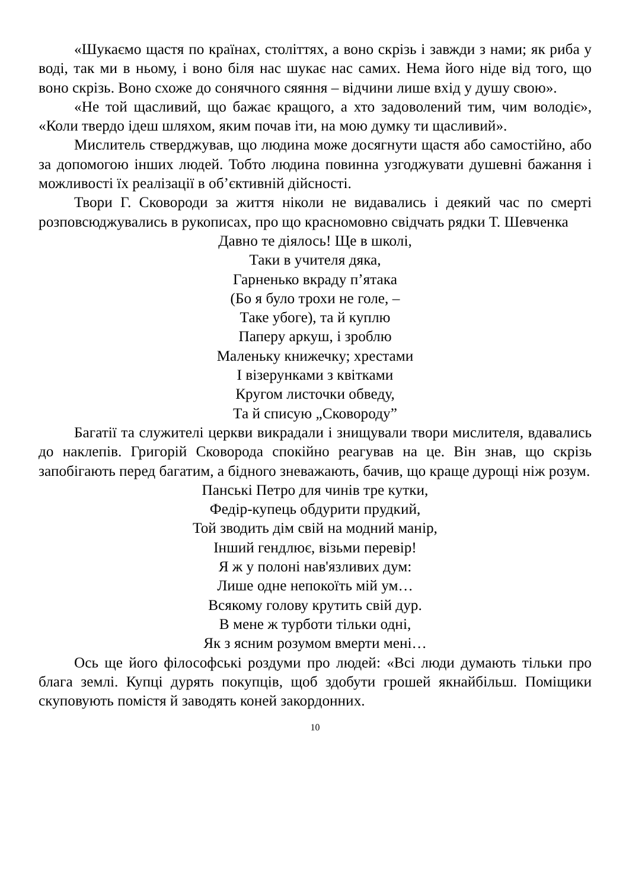«Шукаємо щастя по країнах, століттях, а воно скрізь і завжди з нами; як риба у воді, так ми в ньому, і воно біля нас шукає нас самих. Нема його ніде від того, що воно скрізь. Воно схоже до сонячного сяяння – відчини лише вхід у душу свою».
«Не той щасливий, що бажає кращого, а хто задоволений тим, чим володіє», «Коли твердо ідеш шляхом, яким почав іти, на мою думку ти щасливий».
Мислитель стверджував, що людина може досягнути щастя або самостійно, або за допомогою інших людей. Тобто людина повинна узгоджувати душевні бажання і можливості їх реалізації в об’єктивній дійсності.
Твори Г. Сковороди за життя ніколи не видавались і деякий час по смерті розповсюджувались в рукописах, про що красномовно свідчать рядки Т. Шевченка
Давно те діялось! Ще в школі,
Таки в учителя дяка,
Гарненько вкраду п’ятака
(Бо я було трохи не голе, –
Таке убоге), та й куплю
Паперу аркуш, і зроблю
Маленьку книжечку; хрестами
І візерунками з квітками
Кругом листочки обведу,
Та й списую „Сковороду”
Багатії та служителі церкви викрадали і знищували твори мислителя, вдавались до наклепів. Григорій Сковорода спокійно реагував на це. Він знав, що скрізь запобігають перед багатим, а бідного зневажають, бачив, що краще дурощі ніж розум.
Панські Петро для чинів тре кутки,
Федір-купець обдурити прудкий,
Той зводить дім свій на модний манір,
Інший гендлює, візьми перевір!
Я ж у полоні нав'язливих дум:
Лише одне непокоїть мій ум…
Всякому голову крутить свій дур.
В мене ж турботи тільки одні,
Як з ясним розумом вмерти мені…
Ось ще його філософські роздуми про людей: «Всі люди думають тільки про блага землі. Купці дурять покупців, щоб здобути грошей якнайбільш. Поміщики скуповують помістя й заводять коней закордонних.
10